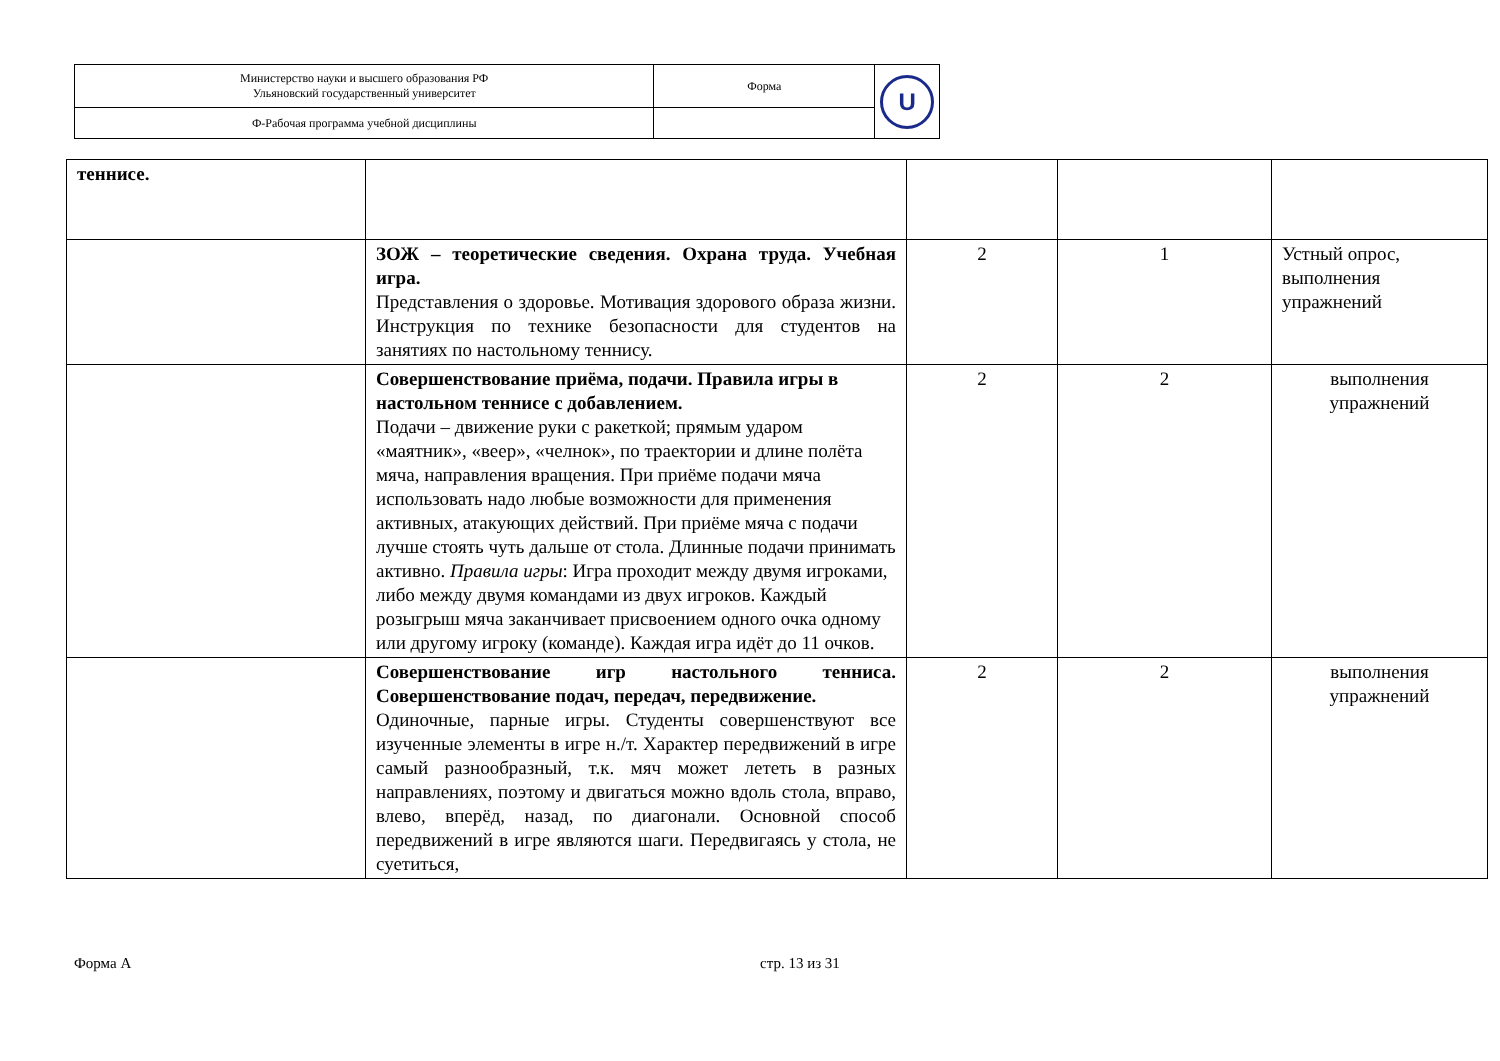| Министерство науки и высшего образования РФ Ульяновский государственный университет | Форма | U |
| Ф-Рабочая программа учебной дисциплины | | |
| теннисе. | | | | |
| | ЗОЖ – теоретические сведения. Охрана труда. Учебная игра. Представления о здоровье. Мотивация здорового образа жизни. Инструкция по технике безопасности для студентов на занятиях по настольному теннису. | 2 | 1 | Устный опрос, выполнения упражнений |
| | Совершенствование приёма, подачи. Правила игры в настольном теннисе с добавлением. Подачи – движение руки с ракеткой; прямым ударом «маятник», «веер», «челнок», по траектории и длине полёта мяча, направления вращения. При приёме подачи мяча использовать надо любые возможности для применения активных, атакующих действий. При приёме мяча с подачи лучше стоять чуть дальше от стола. Длинные подачи принимать активно. Правила игры : Игра проходит между двумя игроками, либо между двумя командами из двух игроков. Каждый розыгрыш мяча заканчивает присвоением одного очка одному или другому игроку (команде). Каждая игра идёт до 11 очков. | 2 | 2 | выполнения упражнений |
| | Совершенствование игр настольного тенниса. Совершенствование подач, передач, передвижение. Одиночные, парные игры. Студенты совершенствуют все изученные элементы в игре н./т. Характер передвижений в игре самый разнообразный, т.к. мяч может лететь в разных направлениях, поэтому и двигаться можно вдоль стола, вправо, влево, вперёд, назад, по диагонали. Основной способ передвижений в игре являются шаги. Передвигаясь у стола, не суетиться, | 2 | 2 | выполнения упражнений |
Форма А стр. 13 из 31